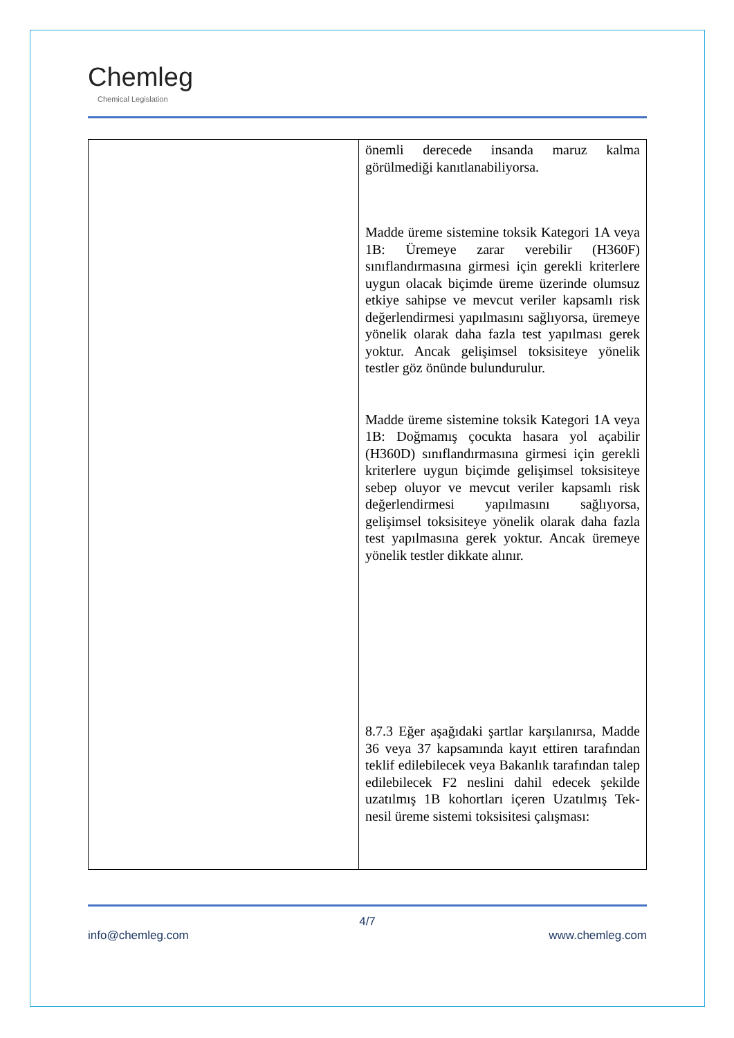Chemleg
Chemical Legislation
| | önemli derecede insanda maruz kalma görülmediği kanıtlanabiliyorsa. Madde üreme sistemine toksik Kategori 1A veya 1B: Üremeye zarar verebilir (H360F) sınıflandırmasına girmesi için gerekli kriterlere uygun olacak biçimde üreme üzerinde olumsuz etkiye sahipse ve mevcut veriler kapsamlı risk değerlendirmesi yapılmasını sağlıyorsa, üremeye yönelik olarak daha fazla test yapılması gerek yoktur. Ancak gelişimsel toksisiteye yönelik testler göz önünde bulundurulur. Madde üreme sistemine toksik Kategori 1A veya 1B: Doğmamış çocukta hasara yol açabilir (H360D) sınıflandırmasına girmesi için gerekli kriterlere uygun biçimde gelişimsel toksisiteye sebep oluyor ve mevcut veriler kapsamlı risk değerlendirmesi yapılmasını sağlıyorsa, gelişimsel toksisiteye yönelik olarak daha fazla test yapılmasına gerek yoktur. Ancak üremeye yönelik testler dikkate alınır. 8.7.3 Eğer aşağıdaki şartlar karşılanırsa, Madde 36 veya 37 kapsamında kayıt ettiren tarafından teklif edilebilecek veya Bakanlık tarafından talep edilebilecek F2 neslini dahil edecek şekilde uzatılmış 1B kohortları içeren Uzatılmış Tek-nesil üreme sistemi toksisitesi çalışması: |
4/7
info@chemleg.com www.chemleg.com